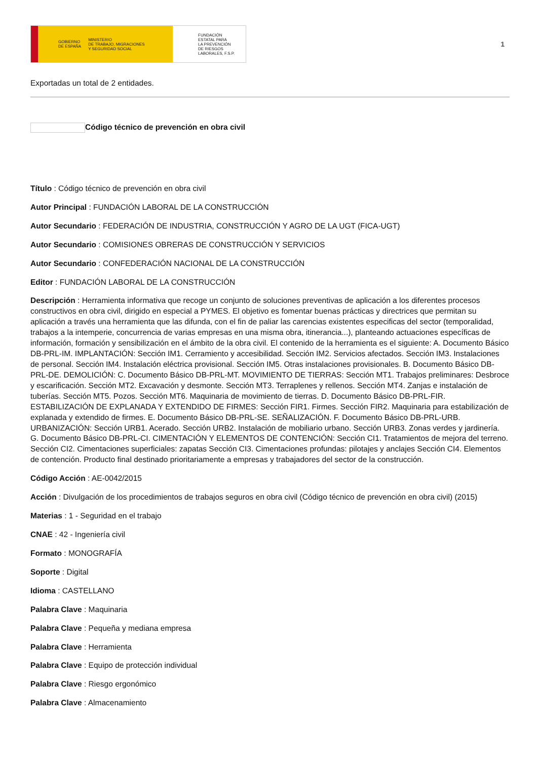GOBIERNO
DE ESPAÑA MINISTERIO
DE TRABAJO, MIGRACIONES
Y SEGURIDAD SOCIAL
FUNDACIÓN
ESTATAL PARA
LA PREVENCIÓN
DE RIESGOS
LABORALES, F.S.P.
1
Exportadas un total de 2 entidades.
Código técnico de prevención en obra civil
Título : Código técnico de prevención en obra civil
Autor Principal : FUNDACIÓN LABORAL DE LA CONSTRUCCIÓN
Autor Secundario : FEDERACIÓN DE INDUSTRIA, CONSTRUCCIÓN Y AGRO DE LA UGT (FICA-UGT)
Autor Secundario : COMISIONES OBRERAS DE CONSTRUCCIÓN Y SERVICIOS
Autor Secundario : CONFEDERACIÓN NACIONAL DE LA CONSTRUCCIÓN
Editor : FUNDACIÓN LABORAL DE LA CONSTRUCCIÓN
Descripción : Herramienta informativa que recoge un conjunto de soluciones preventivas de aplicación a los diferentes procesos constructivos en obra civil, dirigido en especial a PYMES. El objetivo es fomentar buenas prácticas y directrices que permitan su aplicación a través una herramienta que las difunda, con el fin de paliar las carencias existentes especificas del sector (temporalidad, trabajos a la intemperie, concurrencia de varias empresas en una misma obra, itinerancia...), planteando actuaciones específicas de información, formación y sensibilización en el ámbito de la obra civil. El contenido de la herramienta es el siguiente: A. Documento Básico DB-PRL-IM. IMPLANTACIÓN: Sección IM1. Cerramiento y accesibilidad. Sección IM2. Servicios afectados. Sección IM3. Instalaciones de personal. Sección IM4. Instalación eléctrica provisional. Sección IM5. Otras instalaciones provisionales. B. Documento Básico DB-PRL-DE. DEMOLICIÓN: C. Documento Básico DB-PRL-MT. MOVIMIENTO DE TIERRAS: Sección MT1. Trabajos preliminares: Desbroce y escarificación. Sección MT2. Excavación y desmonte. Sección MT3. Terraplenes y rellenos. Sección MT4. Zanjas e instalación de tuberías. Sección MT5. Pozos. Sección MT6. Maquinaria de movimiento de tierras. D. Documento Básico DB-PRL-FIR. ESTABILIZACIÓN DE EXPLANADA Y EXTENDIDO DE FIRMES: Sección FIR1. Firmes. Sección FIR2. Maquinaria para estabilización de explanada y extendido de firmes. E. Documento Básico DB-PRL-SE. SEÑALIZACIÓN. F. Documento Básico DB-PRL-URB. URBANIZACIÓN: Sección URB1. Acerado. Sección URB2. Instalación de mobiliario urbano. Sección URB3. Zonas verdes y jardinería. G. Documento Básico DB-PRL-CI. CIMENTACIÓN Y ELEMENTOS DE CONTENCIÓN: Sección CI1. Tratamientos de mejora del terreno. Sección CI2. Cimentaciones superficiales: zapatas Sección CI3. Cimentaciones profundas: pilotajes y anclajes Sección CI4. Elementos de contención. Producto final destinado prioritariamente a empresas y trabajadores del sector de la construcción.
Código Acción : AE-0042/2015
Acción : Divulgación de los procedimientos de trabajos seguros en obra civil (Código técnico de prevención en obra civil) (2015)
Materias : 1 - Seguridad en el trabajo
CNAE : 42 - Ingeniería civil
Formato : MONOGRAFÍA
Soporte : Digital
Idioma : CASTELLANO
Palabra Clave : Maquinaria
Palabra Clave : Pequeña y mediana empresa
Palabra Clave : Herramienta
Palabra Clave : Equipo de protección individual
Palabra Clave : Riesgo ergonómico
Palabra Clave : Almacenamiento